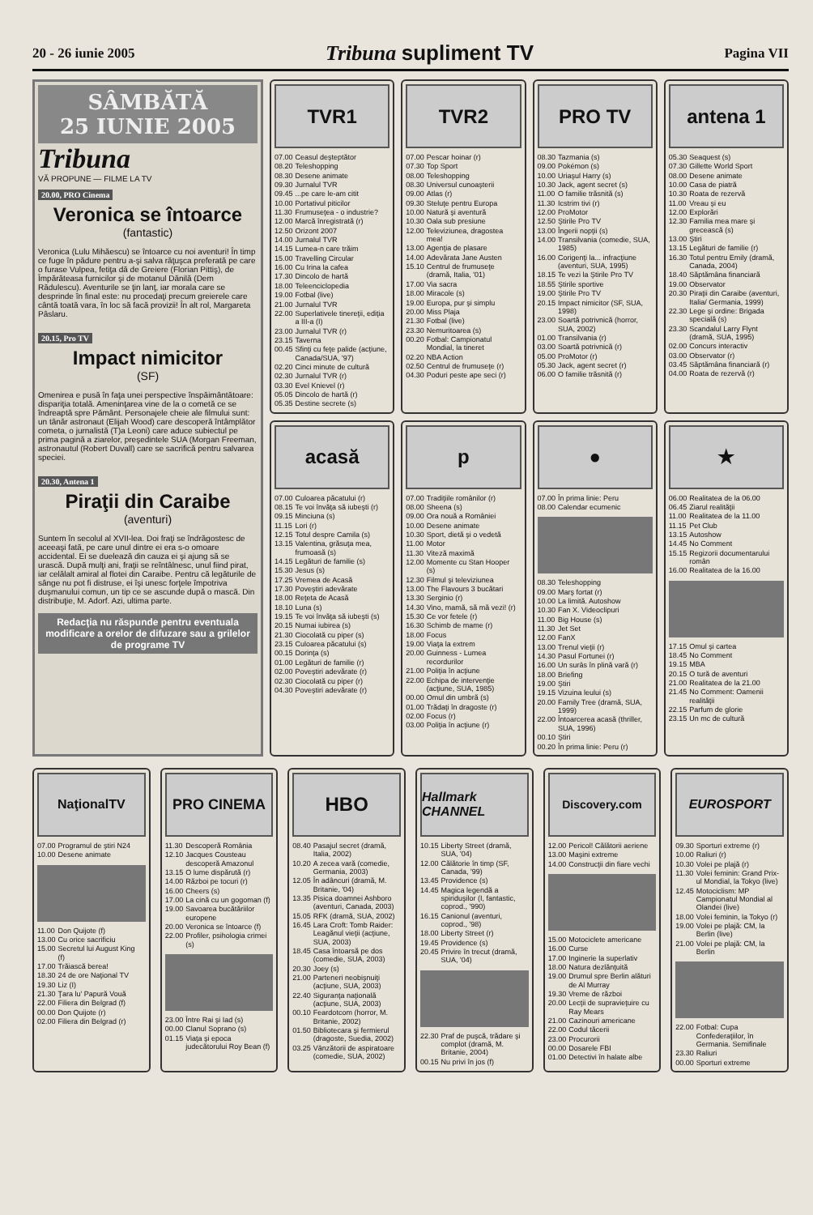20 - 26 iunie 2005 Tribuna supliment TV Pagina VII
SÂMBĂTĂ
25 IUNIE 2005
Tribuna
VĂ PROPUNE — FILME LA TV
20.00, PRO Cinema
Veronica se întoarce
(fantastic)
Veronica (Lulu Mihăescu) se întoarce cu noi aventuri! În timp ce fuge în pădure pentru a-şi salva răţuşca preferată pe care o furase Vulpea, fetiţa dă de Greiere (Florian Pittiş), de Împărăteasa furnicilor şi de motanul Dănilă (Dem Rădulescu). Aventurile se ţin lanţ, iar morala care se desprinde în final este: nu procedaţi precum greierele care cântă toată vara, în loc să facă provizii! În alt rol, Margareta Pâslaru.
20.15, Pro TV
Impact nimicitor
(SF)
Omenirea e pusă în faţa unei perspective înspăimântătoare: dispariţia totală. Ameninţarea vine de la o cometă ce se îndreaptă spre Pământ. Personajele cheie ale filmului sunt: un tânăr astronaut (Elijah Wood) care descoperă întâmplător cometa, o jurnalistă (T)a Leoni) care aduce subiectul pe prima pagină a ziarelor, preşedintele SUA (Morgan Freeman, astronautul (Robert Duvall) care se sacrifică pentru salvarea speciei.
20.30, Antena 1
Piraţii din Caraibe
(aventuri)
Suntem în secolul al XVII-lea. Doi fraţi se îndrăgostesc de aceeaşi fată, pe care unul dintre ei era s-o omoare accidental. Ei se duelează din cauza ei şi ajung să se urască. După mulţi ani, fraţii se reîntâlnesc, unul fiind pirat, iar celălalt amiral al flotei din Caraibe. Pentru că legăturile de sânge nu pot fi distruse, ei îşi unesc forţele împotriva duşmanului comun, un tip ce se ascunde după o mască. Din distribuţie, M. Adorf. Azi, ultima parte.
Redacţia nu răspunde pentru eventuala modificare a orelor de difuzare sau a grilelor de programe TV
TVR1
| 07.00 | Ceasul deşteptător |
| 08.20 | Teleshopping |
| 08.30 | Desene animate |
| 09.30 | Jurnalul TVR |
| 09.45 | ...pe care le-am citit |
| 10.00 | Portativul piticilor |
| 11.30 | Frumuseţea - o industrie? |
| 12.00 | Marcă înregistrată (r) |
| 12.50 | Orizont 2007 |
| 14.00 | Jurnalul TVR |
| 14.15 | Lumea-n care trăim |
| 15.00 | Travelling Circular |
| 16.00 | Cu Irina la cafea |
| 17.30 | Dincolo de hartă |
| 18.00 | Teleenciclopedia |
| 19.00 | Fotbal (live) |
| 21.00 | Jurnalul TVR |
| 22.00 | Superlativele tinereţii, ediţia a III-a (I) |
| 23.00 | Jurnalul TVR (r) |
| 23.15 | Taverna |
| 00.45 | Sfinţi cu feţe palide (acţiune, Canada/SUA, '97) |
| 02.20 | Cinci minute de cultură |
| 02.30 | Jurnalul TVR (r) |
| 03.30 | Evel Knievel (r) |
| 05.05 | Dincolo de hartă (r) |
| 05.35 | Destine secrete (s) |
TVR2
| 07.00 | Pescar hoinar (r) |
| 07.30 | Top Sport |
| 08.00 | Teleshopping |
| 08.30 | Universul cunoaşterii |
| 09.00 | Atlas (r) |
| 09.30 | Steluţe pentru Europa |
| 10.00 | Natură şi aventură |
| 10.30 | Oala sub presiune |
| 12.00 | Televiziunea, dragostea mea! |
| 13.00 | Agenţia de plasare |
| 14.00 | Adevărata Jane Austen |
| 15.10 | Centrul de frumuseţe (dramă, Italia, '01) |
| 17.00 | Via sacra |
| 18.00 | Miracole (s) |
| 19.00 | Europa, pur şi simplu |
| 20.00 | Miss Plaja |
| 21.30 | Fotbal (live) |
| 23.30 | Nemuritoarea (s) |
| 00.20 | Fotbal: Campionatul Mondial, la tineret |
| 02.20 | NBA Action |
| 02.50 | Centrul de frumuseţe (r) |
| 04.30 | Poduri peste ape seci (r) |
PRO TV
| 08.30 | Tazmania (s) |
| 09.00 | Pokémon (s) |
| 10.00 | Uriaşul Harry (s) |
| 10.30 | Jack, agent secret (s) |
| 11.00 | O familie trăsnită (s) |
| 11.30 | Icstrim tivi (r) |
| 12.00 | ProMotor |
| 12.50 | Ştirile Pro TV |
| 13.00 | Îngerii nopţii (s) |
| 14.00 | Transilvania (comedie, SUA, 1985) |
| 16.00 | Corigenţi la... infracţiune (aventuri, SUA, 1995) |
| 18.15 | Te vezi la Ştirile Pro TV |
| 18.55 | Ştirile sportive |
| 19.00 | Ştirile Pro TV |
| 20.15 | Impact nimicitor (SF, SUA, 1998) |
| 23.00 | Soartă potrivnică (horror, SUA, 2002) |
| 01.00 | Transilvania (r) |
| 03.00 | Soartă potrivnică (r) |
| 05.00 | ProMotor (r) |
| 05.30 | Jack, agent secret (r) |
| 06.00 | O familie trăsnită (r) |
antena 1
| 05.30 | Seaquest (s) |
| 07.30 | Gillette World Sport |
| 08.00 | Desene animate |
| 10.00 | Casa de piatră |
| 10.30 | Roata de rezervă |
| 11.00 | Vreau şi eu |
| 12.00 | Explorări |
| 12.30 | Familia mea mare şi grecească (s) |
| 13.00 | Ştiri |
| 13.15 | Legături de familie (r) |
| 16.30 | Totul pentru Emily (dramă, Canada, 2004) |
| 18.40 | Săptămâna financiară |
| 19.00 | Observator |
| 20.30 | Piraţii din Caraibe (aventuri, Italia/ Germania, 1999) |
| 22.30 | Lege şi ordine: Brigada specială (s) |
| 23.30 | Scandalul Larry Flynt (dramă, SUA, 1995) |
| 02.00 | Concurs interactiv |
| 03.00 | Observator (r) |
| 03.45 | Săptămâna financiară (r) |
| 04.00 | Roata de rezervă (r) |
acasă
| 07.00 | Culoarea păcatului (r) |
| 08.15 | Te voi învăţa să iubeşti (r) |
| 09.15 | Minciuna (s) |
| 11.15 | Lori (r) |
| 12.15 | Totul despre Camila (s) |
| 13.15 | Valentina, grăsuţa mea, frumoasă (s) |
| 14.15 | Legături de familie (s) |
| 15.30 | Jesus (s) |
| 17.25 | Vremea de Acasă |
| 17.30 | Poveştiri adevărate |
| 18.00 | Reţeta de Acasă |
| 18.10 | Luna (s) |
| 19.15 | Te voi învăţa să iubeşti (s) |
| 20.15 | Numai iubirea (s) |
| 21.30 | Ciocolată cu piper (s) |
| 23.15 | Culoarea păcatului (s) |
| 00.15 | Dorinţa (s) |
| 01.00 | Legături de familie (r) |
| 02.00 | Poveştiri adevărate (r) |
| 02.30 | Ciocolată cu piper (r) |
| 04.30 | Poveştiri adevărate (r) |
p
| 07.00 | Tradiţiile românilor (r) |
| 08.00 | Sheena (s) |
| 09.00 | Ora nouă a României |
| 10.00 | Desene animate |
| 10.30 | Sport, dietă şi o vedetă |
| 11.00 | Motor |
| 11.30 | Viteză maximă |
| 12.00 | Momente cu Stan Hooper (s) |
| 12.30 | Filmul şi televiziunea |
| 13.00 | The Flavours 3 bucătari |
| 13.30 | Serginio (r) |
| 14.30 | Vino, mamă, să mă vezi! (r) |
| 15.30 | Ce vor fetele (r) |
| 16.30 | Schimb de mame (r) |
| 18.00 | Focus |
| 19.00 | Viaţa la extrem |
| 20.00 | Guinness - Lumea recordurilor |
| 21.00 | Poliţia în acţiune |
| 22.00 | Echipa de intervenţie (acţiune, SUA, 1985) |
| 00.00 | Omul din umbră (s) |
| 01.00 | Trădaţi în dragoste (r) |
| 02.00 | Focus (r) |
| 03.00 | Poliţia în acţiune (r) |
●
| 07.00 | În prima linie: Peru |
| 08.00 | Calendar ecumenic |
| 08.30 | Teleshopping |
| 09.00 | Marş fortat (r) |
| 10.00 | La limită. Autoshow |
| 10.30 | Fan X. Videoclipuri |
| 11.00 | Big House (s) |
| 11.30 | Jet Set |
| 12.00 | FanX |
| 13.00 | Trenul vieţii (r) |
| 14.30 | Pasul Fortunei (r) |
| 16.00 | Un surâs în plină vară (r) |
| 18.00 | Briefing |
| 19.00 | Ştiri |
| 19.15 | Vizuina leului (s) |
| 20.00 | Family Tree (dramă, SUA, 1999) |
| 22.00 | Întoarcerea acasă (thriller, SUA, 1996) |
| 00.10 | Ştiri |
| 00.20 | În prima linie: Peru (r) |
★
| 06.00 | Realitatea de la 06.00 |
| 06.45 | Ziarul realităţii |
| 11.00 | Realitatea de la 11.00 |
| 11.15 | Pet Club |
| 13.15 | Autoshow |
| 14.45 | No Comment |
| 15.15 | Regizorii documentarului român |
| 16.00 | Realitatea de la 16.00 |
| 17.15 | Omul şi cartea |
| 18.45 | No Comment |
| 19.15 | MBA |
| 20.15 | O tură de aventuri |
| 21.00 | Realitatea de la 21.00 |
| 21.45 | No Comment: Oamenii realităţii |
| 22.15 | Parfum de glorie |
| 23.15 | Un mc de cultură |
NaţionalTV
| 07.00 | Programul de ştiri N24 |
| 10.00 | Desene animate |
| 11.00 | Don Quijote (f) |
| 13.00 | Cu orice sacrificiu |
| 15.00 | Secretul lui August King (f) |
| 17.00 | Trăiască berea! |
| 18.30 | 24 de ore Naţional TV |
| 19.30 | Liz (I) |
| 21.30 | Ţara lu' Papură Vouă |
| 22.00 | Filiera din Belgrad (f) |
| 00.00 | Don Quijote (r) |
| 02.00 | Filiera din Belgrad (r) |
PRO CINEMA
| 11.30 | Descoperă România |
| 12.10 | Jacques Cousteau descoperă Amazonul |
| 13.15 | O lume dispărută (r) |
| 14.00 | Război pe tocuri (r) |
| 16.00 | Cheers (s) |
| 17.00 | La cină cu un gogoman (f) |
| 19.00 | Savoarea bucătăriilor europene |
| 20.00 | Veronica se întoarce (f) |
| 22.00 | Profiler, psihologia crimei (s) |
| 23.00 | Între Rai şi Iad (s) |
| 00.00 | Clanul Soprano (s) |
| 01.15 | Viaţa şi epoca judecătorului Roy Bean (f) |
HBO
| 08.40 | Pasajul secret (dramă, Italia, 2002) |
| 10.20 | A zecea vară (comedie, Germania, 2003) |
| 12.05 | În adâncuri (dramă, M. Britanie, '04) |
| 13.35 | Pisica doamnei Ashboro (aventuri, Canada, 2003) |
| 15.05 | RFK (dramă, SUA, 2002) |
| 16.45 | Lara Croft: Tomb Raider: Leagănul vieţii (acţiune, SUA, 2003) |
| 18.45 | Casa întoarsă pe dos (comedie, SUA, 2003) |
| 20.30 | Joey (s) |
| 21.00 | Parteneri neobişnuiţi (acţiune, SUA, 2003) |
| 22.40 | Siguranţa naţională (acţiune, SUA, 2003) |
| 00.10 | Feardotcom (horror, M. Britanie, 2002) |
| 01.50 | Bibliotecara şi fermierul (dragoste, Suedia, 2002) |
| 03.25 | Vânzătorii de aspiratoare (comedie, SUA, 2002) |
Hallmark CHANNEL
| 10.15 | Liberty Street (dramă, SUA, '04) |
| 12.00 | Călătorie în timp (SF, Canada, '99) |
| 13.45 | Providence (s) |
| 14.45 | Magica legendă a spiriduşilor (I, fantastic, coprod., '990) |
| 16.15 | Canionul (aventuri, coprod., '98) |
| 18.00 | Liberty Street (r) |
| 19.45 | Providence (s) |
| 20.45 | Privire în trecut (dramă, SUA, '04) |
| 22.30 | Praf de puşcă, trădare şi complot (dramă, M. Britanie, 2004) |
| 00.15 | Nu privi în jos (f) |
Discovery.com
| 12.00 | Pericol! Călătorii aeriene |
| 13.00 | Maşini extreme |
| 14.00 | Construcţii din fiare vechi |
| 15.00 | Motociclete americane |
| 16.00 | Curse |
| 17.00 | Inginerie la superlativ |
| 18.00 | Natura dezlănţuită |
| 19.00 | Drumul spre Berlin alături de Al Murray |
| 19.30 | Vreme de război |
| 20.00 | Lecţii de supravieţuire cu Ray Mears |
| 21.00 | Cazinouri americane |
| 22.00 | Codul tăcerii |
| 23.00 | Procurorii |
| 00.00 | Dosarele FBI |
| 01.00 | Detectivi în halate albe |
EUROSPORT
| 09.30 | Sporturi extreme (r) |
| 10.00 | Raliuri (r) |
| 10.30 | Volei pe plajă (r) |
| 11.30 | Volei feminin: Grand Prix-ul Mondial, la Tokyo (live) |
| 12.45 | Motociclism: MP Campionatul Mondial al Olandei (live) |
| 18.00 | Volei feminin, la Tokyo (r) |
| 19.00 | Volei pe plajă: CM, la Berlin (live) |
| 21.00 | Volei pe plajă: CM, la Berlin |
| 22.00 | Fotbal: Cupa Confederaţiilor, în Germania. Semifinale |
| 23.30 | Raliuri |
| 00.00 | Sporturi extreme |